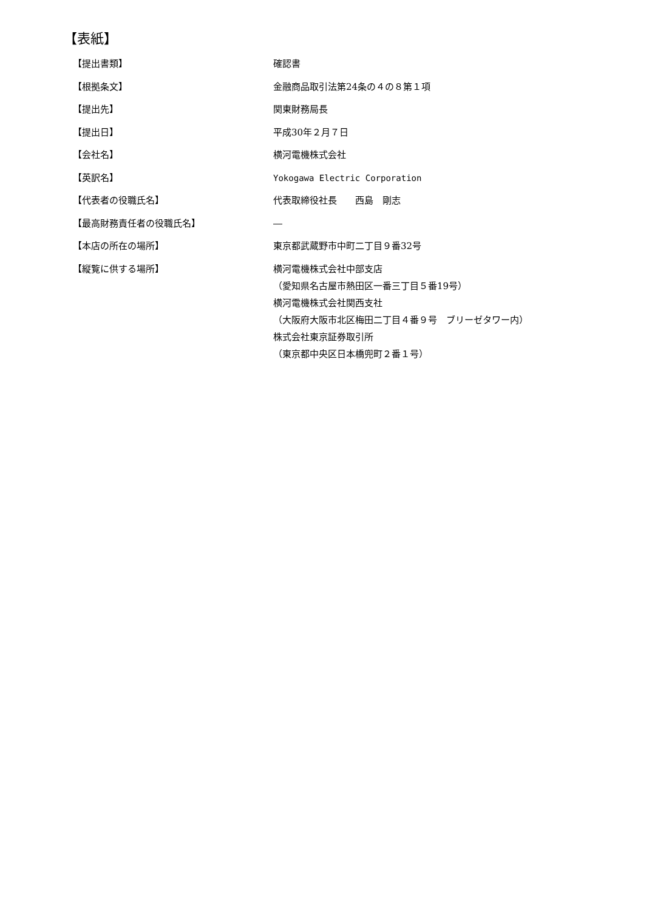【表紙】
【提出書類】 確認書
【根拠条文】 金融商品取引法第24条の４の８第１項
【提出先】 関東財務局長
【提出日】 平成30年２月７日
【会社名】 横河電機株式会社
【英訳名】 Yokogawa Electric Corporation
【代表者の役職氏名】 代表取締役社長　　西島　剛志
【最高財務責任者の役職氏名】 ―
【本店の所在の場所】 東京都武蔵野市中町二丁目９番32号
【縦覧に供する場所】 横河電機株式会社中部支店
（愛知県名古屋市熱田区一番三丁目５番19号）
横河電機株式会社関西支社
（大阪府大阪市北区梅田二丁目４番９号　ブリーゼタワー内）
株式会社東京証券取引所
（東京都中央区日本橋兜町２番１号）